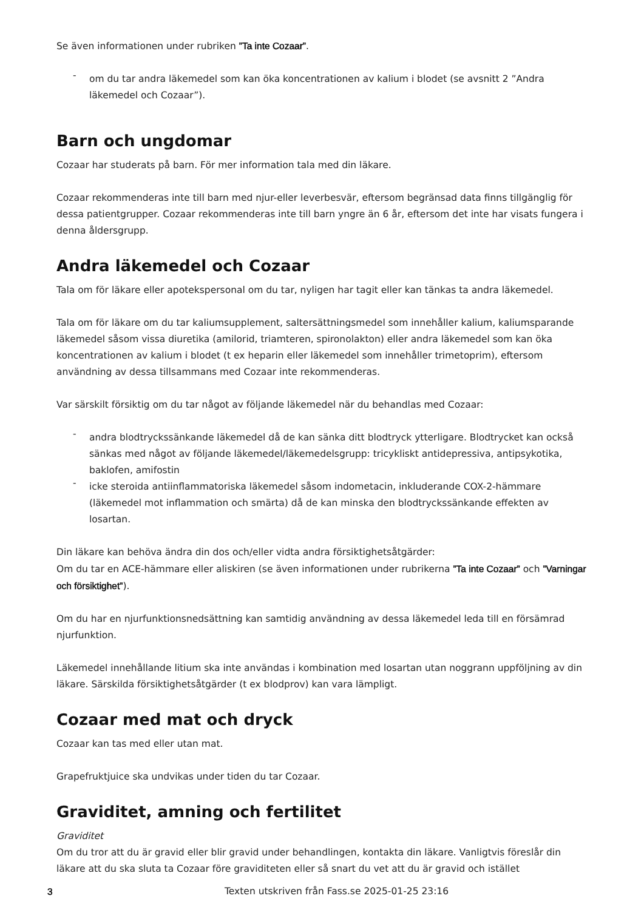Se även informationen under rubriken ”Ta inte Cozaar”.
- om du tar andra läkemedel som kan öka koncentrationen av kalium i blodet (se avsnitt 2 ”Andra läkemedel och Cozaar”).
Barn och ungdomar
Cozaar har studerats på barn. För mer information tala med din läkare.
Cozaar rekommenderas inte till barn med njur-eller leverbesvär, eftersom begränsad data finns tillgänglig för dessa patientgrupper. Cozaar rekommenderas inte till barn yngre än 6 år, eftersom det inte har visats fungera i denna åldersgrupp.
Andra läkemedel och Cozaar
Tala om för läkare eller apotekspersonal om du tar, nyligen har tagit eller kan tänkas ta andra läkemedel.
Tala om för läkare om du tar kaliumsupplement, saltersättningsmedel som innehåller kalium, kaliumsparande läkemedel såsom vissa diuretika (amilorid, triamteren, spironolakton) eller andra läkemedel som kan öka koncentrationen av kalium i blodet (t ex heparin eller läkemedel som innehåller trimetoprim), eftersom användning av dessa tillsammans med Cozaar inte rekommenderas.
Var särskilt försiktig om du tar något av följande läkemedel när du behandlas med Cozaar:
- andra blodtryckssänkande läkemedel då de kan sänka ditt blodtryck ytterligare. Blodtrycket kan också sänkas med något av följande läkemedel/läkemedelsgrupp: tricykliskt antidepressiva, antipsykotika, baklofen, amifostin
- icke steroida antiinflammatoriska läkemedel såsom indometacin, inkluderande COX-2-hämmare (läkemedel mot inflammation och smärta) då de kan minska den blodtryckssänkande effekten av losartan.
Din läkare kan behöva ändra din dos och/eller vidta andra försiktighetsåtgärder:
Om du tar en ACE-hämmare eller aliskiren (se även informationen under rubrikerna ”Ta inte Cozaar” och ”Varningar och försiktighet”).
Om du har en njurfunktionsnedsättning kan samtidig användning av dessa läkemedel leda till en försämrad njurfunktion.
Läkemedel innehållande litium ska inte användas i kombination med losartan utan noggrann uppföljning av din läkare. Särskilda försiktighetsåtgärder (t ex blodprov) kan vara lämpligt.
Cozaar med mat och dryck
Cozaar kan tas med eller utan mat.
Grapefruktjuice ska undvikas under tiden du tar Cozaar.
Graviditet, amning och fertilitet
Graviditet
Om du tror att du är gravid eller blir gravid under behandlingen, kontakta din läkare. Vanligtvis föreslår din läkare att du ska sluta ta Cozaar före graviditeten eller så snart du vet att du är gravid och istället
3 Texten utskriven från Fass.se 2025-01-25 23:16